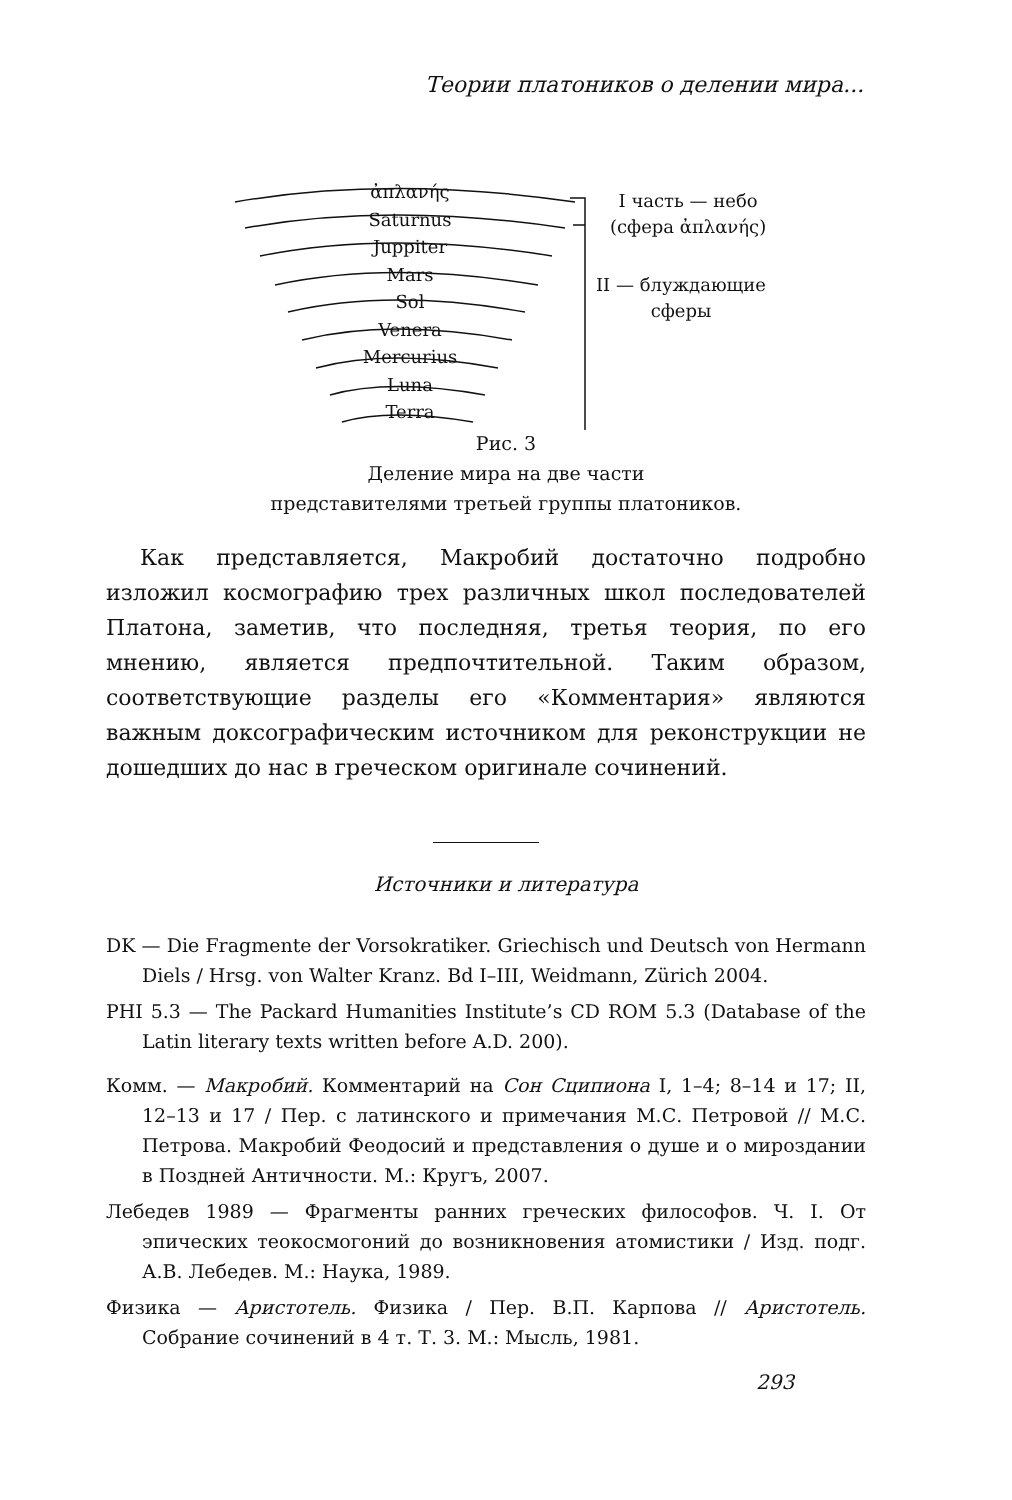Теории платоников о делении мира...
ἀπλανής
Saturnus
Juppiter
Mars
Sol
Venera
Mercurius
Luna
Terra
I часть — небо
(сфера ἀπλανής)
II — блуждающие
сферы
Рис. 3
Деление мира на две части
представителями третьей группы платоников.
Как представляется, Макробий достаточно подробно изложил космографию трех различных школ последователей Платона, заметив, что последняя, третья теория, по его мнению, является предпочтительной. Таким образом, соответствующие разделы его «Комментария» являются важным доксографическим источником для реконструкции не дошедших до нас в греческом оригинале сочинений.
Источники и литература
DK — Die Fragmente der Vorsokratiker. Griechisch und Deutsch von Hermann Diels / Hrsg. von Walter Kranz. Bd I–III, Weidmann, Zürich 2004.
PHI 5.3 — The Packard Humanities Institute’s CD ROM 5.3 (Database of the Latin literary texts written before A.D. 200).
Комм. — Макробий. Комментарий на Сон Сципиона I, 1–4; 8–14 и 17; II, 12–13 и 17 / Пер. с латинского и примечания М.С. Петровой // М.С. Петрова. Макробий Феодосий и представления о душе и о мироздании в Поздней Античности. М.: Кругъ, 2007.
Лебедев 1989 — Фрагменты ранних греческих философов. Ч. I. От эпических теокосмогоний до возникновения атомистики / Изд. подг. А.В. Лебедев. М.: Наука, 1989.
Физика — Аристотель. Физика / Пер. В.П. Карпова // Аристотель. Собрание сочинений в 4 т. Т. 3. М.: Мысль, 1981.
293